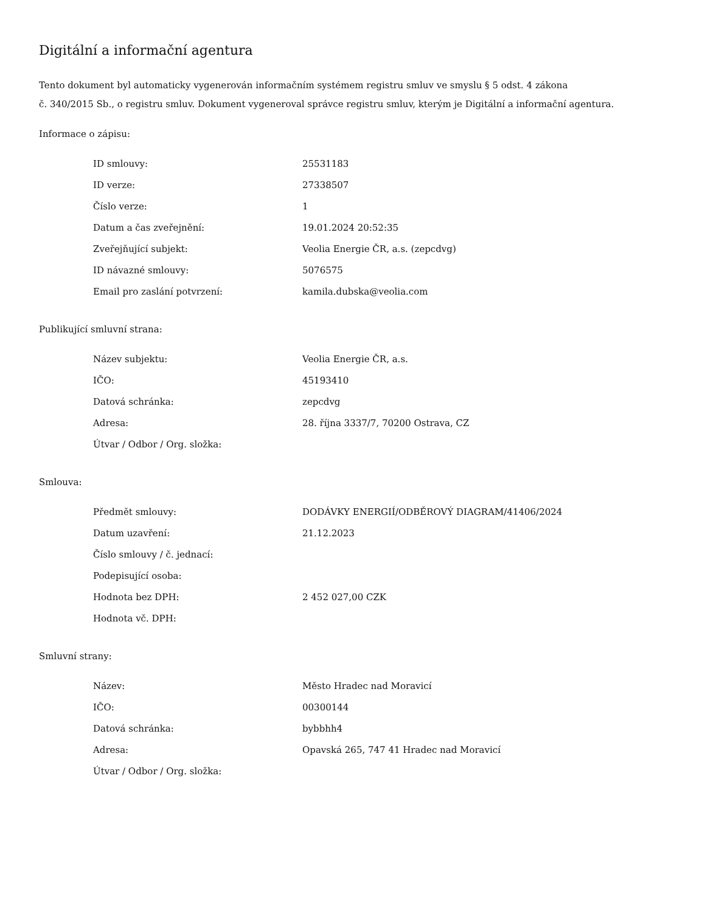Digitální a informační agentura
Tento dokument byl automaticky vygenerován informačním systémem registru smluv ve smyslu § 5 odst. 4 zákona
č. 340/2015 Sb., o registru smluv. Dokument vygeneroval správce registru smluv, kterým je Digitální a informační agentura.
Informace o zápisu:
| ID smlouvy: | 25531183 |
| ID verze: | 27338507 |
| Číslo verze: | 1 |
| Datum a čas zveřejnění: | 19.01.2024 20:52:35 |
| Zveřejňující subjekt: | Veolia Energie ČR, a.s. (zepcdvg) |
| ID návazné smlouvy: | 5076575 |
| Email pro zaslání potvrzení: | kamila.dubska@veolia.com |
Publikující smluvní strana:
| Název subjektu: | Veolia Energie ČR, a.s. |
| IČO: | 45193410 |
| Datová schránka: | zepcdvg |
| Adresa: | 28. října 3337/7, 70200 Ostrava, CZ |
| Útvar / Odbor / Org. složka: | |
Smlouva:
| Předmět smlouvy: | DODÁVKY ENERGIÍ/ODBĚROVÝ DIAGRAM/41406/2024 |
| Datum uzavření: | 21.12.2023 |
| Číslo smlouvy / č. jednací: | |
| Podepisující osoba: | |
| Hodnota bez DPH: | 2 452 027,00 CZK |
| Hodnota vč. DPH: | |
Smluvní strany:
| Název: | Město Hradec nad Moravicí |
| IČO: | 00300144 |
| Datová schránka: | bybbhh4 |
| Adresa: | Opavská 265, 747 41 Hradec nad Moravicí |
| Útvar / Odbor / Org. složka: | |